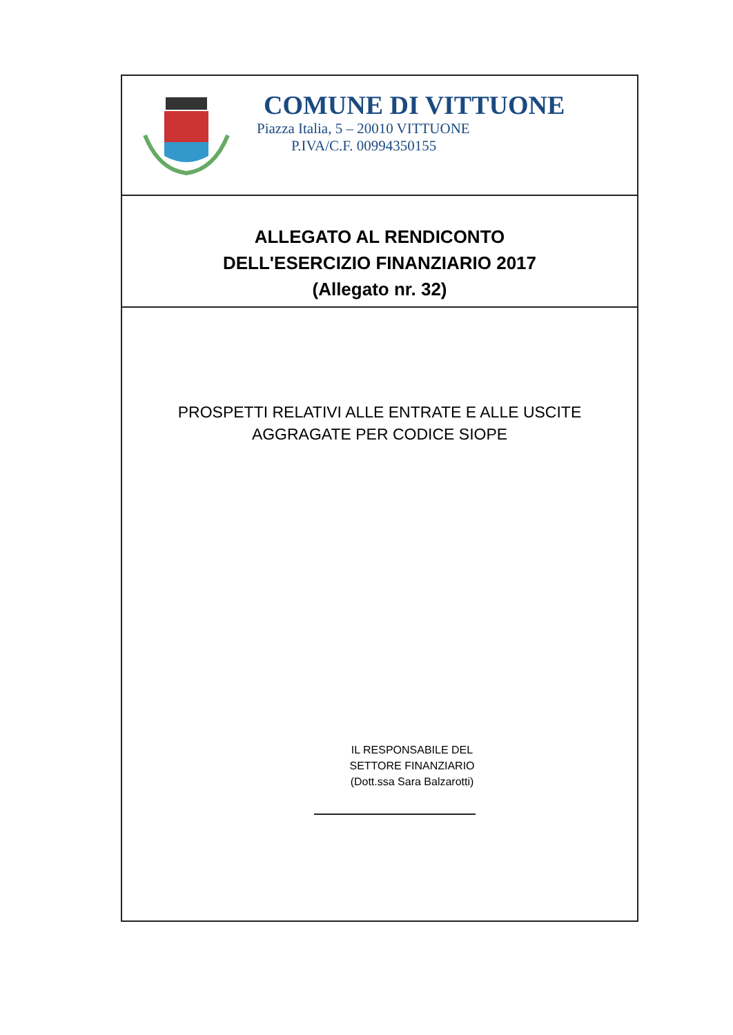COMUNE DI VITTUONE
Piazza Italia, 5 – 20010 VITTUONE
P.IVA/C.F. 00994350155
ALLEGATO AL RENDICONTO
DELL'ESERCIZIO FINANZIARIO 2017
(Allegato nr. 32)
PROSPETTI RELATIVI ALLE ENTRATE E ALLE USCITE
AGGRAGATE PER CODICE SIOPE
IL RESPONSABILE DEL
SETTORE FINANZIARIO
(Dott.ssa Sara Balzarotti)